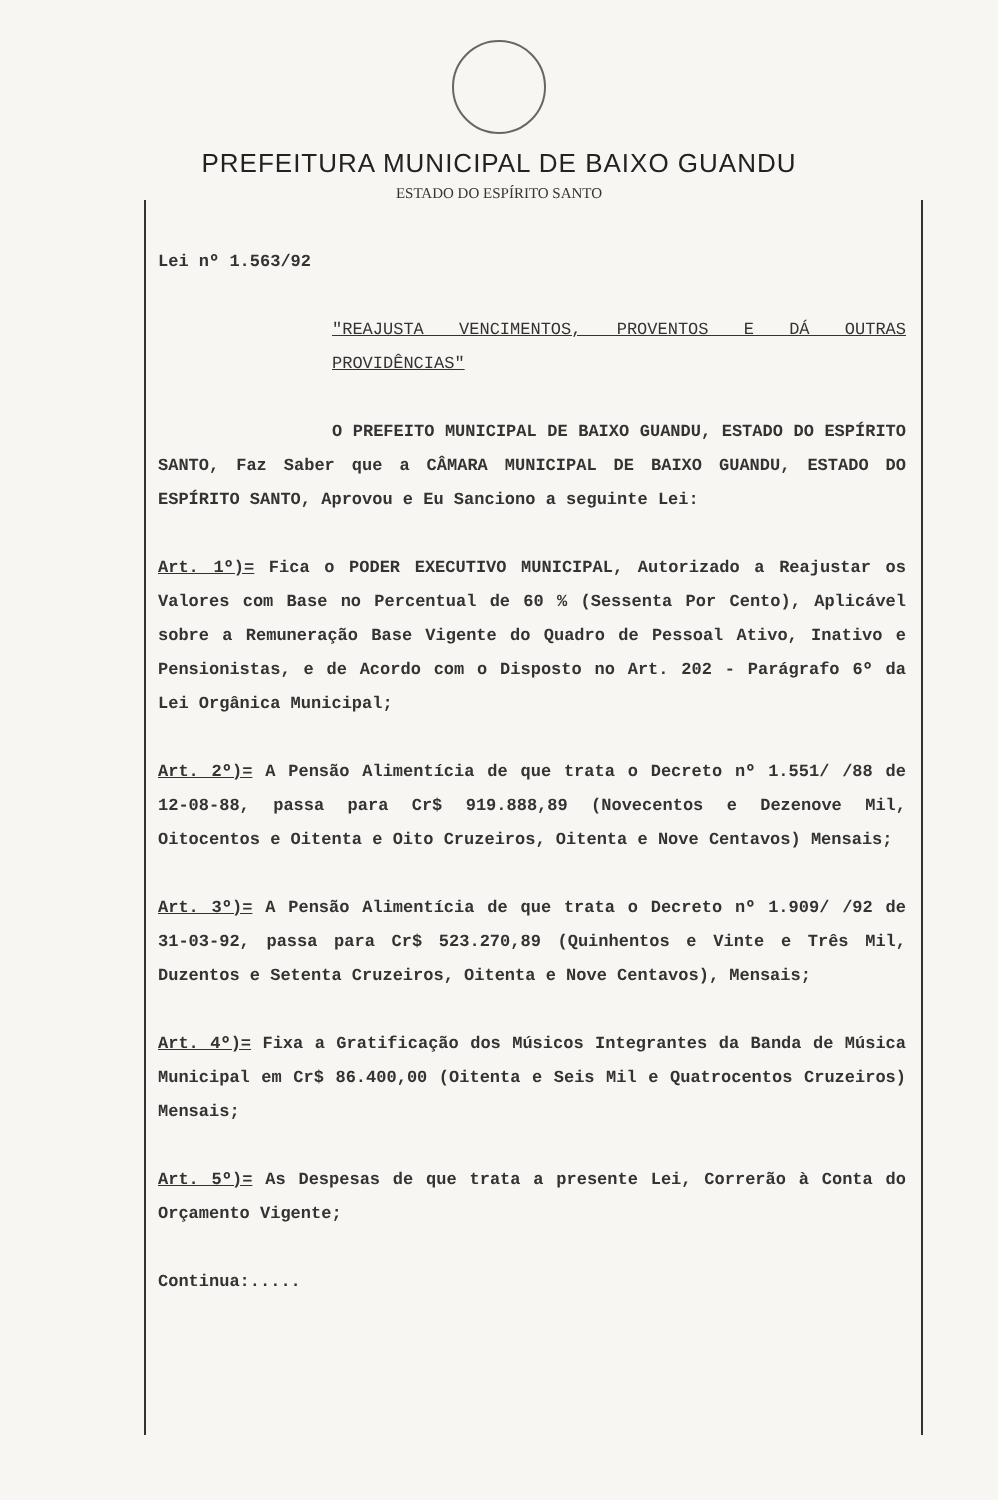PREFEITURA MUNICIPAL DE BAIXO GUANDU
ESTADO DO ESPÍRITO SANTO
Lei nº 1.563/92
"REAJUSTA VENCIMENTOS, PROVENTOS E DÁ OUTRAS PROVIDÊNCIAS"
O PREFEITO MUNICIPAL DE BAIXO GUANDU, ESTADO DO ESPÍRITO SANTO, Faz Saber que a CÂMARA MUNICIPAL DE BAIXO GUANDU, ESTADO DO ESPÍRITO SANTO, Aprovou e Eu Sanciono a seguinte Lei:
Art. 1º)= Fica o PODER EXECUTIVO MUNICIPAL, Autorizado a Reajustar os Valores com Base no Percentual de 60 % (Sessenta Por Cento), Aplicável sobre a Remuneração Base Vigente do Quadro de Pessoal Ativo, Inativo e Pensionistas, e de Acordo com o Disposto no Art. 202 - Parágrafo 6º da Lei Orgânica Municipal;
Art. 2º)= A Pensão Alimentícia de que trata o Decreto nº 1.551/ /88 de 12-08-88, passa para Cr$ 919.888,89 (Novecentos e Dezenove Mil, Oitocentos e Oitenta e Oito Cruzeiros, Oitenta e Nove Centavos) Mensais;
Art. 3º)= A Pensão Alimentícia de que trata o Decreto nº 1.909/ /92 de 31-03-92, passa para Cr$ 523.270,89 (Quinhentos e Vinte e Três Mil, Duzentos e Setenta Cruzeiros, Oitenta e Nove Centavos), Mensais;
Art. 4º)= Fixa a Gratificação dos Músicos Integrantes da Banda de Música Municipal em Cr$ 86.400,00 (Oitenta e Seis Mil e Quatrocentos Cruzeiros) Mensais;
Art. 5º)= As Despesas de que trata a presente Lei, Correrão à Conta do Orçamento Vigente;
Continua:.....